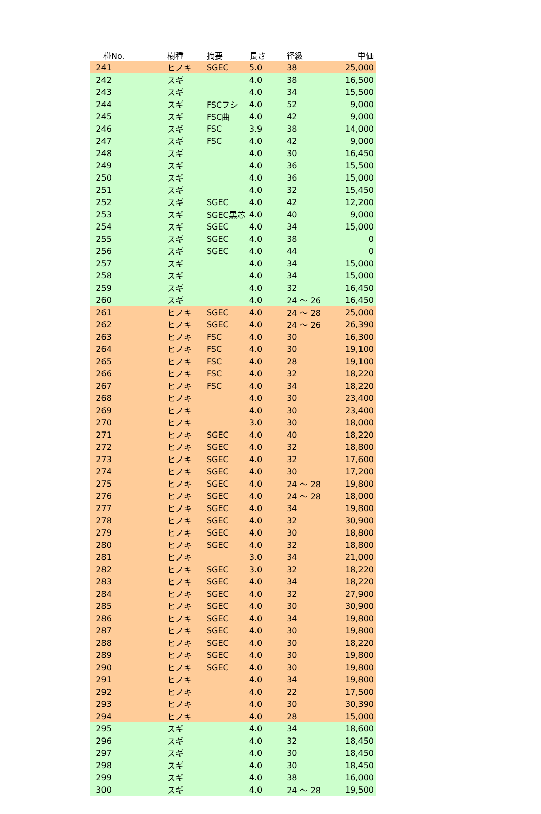| 椪No. | 樹種 | 摘要 | 長さ | 径級 | 単価 |
| --- | --- | --- | --- | --- | --- |
| 241 | ヒノキ | SGEC | 5.0 | 38 | 25,000 |
| 242 | スギ | | 4.0 | 38 | 16,500 |
| 243 | スギ | | 4.0 | 34 | 15,500 |
| 244 | スギ | FSCフシ | 4.0 | 52 | 9,000 |
| 245 | スギ | FSC曲 | 4.0 | 42 | 9,000 |
| 246 | スギ | FSC | 3.9 | 38 | 14,000 |
| 247 | スギ | FSC | 4.0 | 42 | 9,000 |
| 248 | スギ | | 4.0 | 30 | 16,450 |
| 249 | スギ | | 4.0 | 36 | 15,500 |
| 250 | スギ | | 4.0 | 36 | 15,000 |
| 251 | スギ | | 4.0 | 32 | 15,450 |
| 252 | スギ | SGEC | 4.0 | 42 | 12,200 |
| 253 | スギ | SGEC黒芯 | 4.0 | 40 | 9,000 |
| 254 | スギ | SGEC | 4.0 | 34 | 15,000 |
| 255 | スギ | SGEC | 4.0 | 38 | 0 |
| 256 | スギ | SGEC | 4.0 | 44 | 0 |
| 257 | スギ | | 4.0 | 34 | 15,000 |
| 258 | スギ | | 4.0 | 34 | 15,000 |
| 259 | スギ | | 4.0 | 32 | 16,450 |
| 260 | スギ | | 4.0 | 24 ～ 26 | 16,450 |
| 261 | ヒノキ | SGEC | 4.0 | 24 ～ 28 | 25,000 |
| 262 | ヒノキ | SGEC | 4.0 | 24 ～ 26 | 26,390 |
| 263 | ヒノキ | FSC | 4.0 | 30 | 16,300 |
| 264 | ヒノキ | FSC | 4.0 | 30 | 19,100 |
| 265 | ヒノキ | FSC | 4.0 | 28 | 19,100 |
| 266 | ヒノキ | FSC | 4.0 | 32 | 18,220 |
| 267 | ヒノキ | FSC | 4.0 | 34 | 18,220 |
| 268 | ヒノキ | | 4.0 | 30 | 23,400 |
| 269 | ヒノキ | | 4.0 | 30 | 23,400 |
| 270 | ヒノキ | | 3.0 | 30 | 18,000 |
| 271 | ヒノキ | SGEC | 4.0 | 40 | 18,220 |
| 272 | ヒノキ | SGEC | 4.0 | 32 | 18,800 |
| 273 | ヒノキ | SGEC | 4.0 | 32 | 17,600 |
| 274 | ヒノキ | SGEC | 4.0 | 30 | 17,200 |
| 275 | ヒノキ | SGEC | 4.0 | 24 ～ 28 | 19,800 |
| 276 | ヒノキ | SGEC | 4.0 | 24 ～ 28 | 18,000 |
| 277 | ヒノキ | SGEC | 4.0 | 34 | 19,800 |
| 278 | ヒノキ | SGEC | 4.0 | 32 | 30,900 |
| 279 | ヒノキ | SGEC | 4.0 | 30 | 18,800 |
| 280 | ヒノキ | SGEC | 4.0 | 32 | 18,800 |
| 281 | ヒノキ | | 3.0 | 34 | 21,000 |
| 282 | ヒノキ | SGEC | 3.0 | 32 | 18,220 |
| 283 | ヒノキ | SGEC | 4.0 | 34 | 18,220 |
| 284 | ヒノキ | SGEC | 4.0 | 32 | 27,900 |
| 285 | ヒノキ | SGEC | 4.0 | 30 | 30,900 |
| 286 | ヒノキ | SGEC | 4.0 | 34 | 19,800 |
| 287 | ヒノキ | SGEC | 4.0 | 30 | 19,800 |
| 288 | ヒノキ | SGEC | 4.0 | 30 | 18,220 |
| 289 | ヒノキ | SGEC | 4.0 | 30 | 19,800 |
| 290 | ヒノキ | SGEC | 4.0 | 30 | 19,800 |
| 291 | ヒノキ | | 4.0 | 34 | 19,800 |
| 292 | ヒノキ | | 4.0 | 22 | 17,500 |
| 293 | ヒノキ | | 4.0 | 30 | 30,390 |
| 294 | ヒノキ | | 4.0 | 28 | 15,000 |
| 295 | スギ | | 4.0 | 34 | 18,600 |
| 296 | スギ | | 4.0 | 32 | 18,450 |
| 297 | スギ | | 4.0 | 30 | 18,450 |
| 298 | スギ | | 4.0 | 30 | 18,450 |
| 299 | スギ | | 4.0 | 38 | 16,000 |
| 300 | スギ | | 4.0 | 24 ～ 28 | 19,500 |